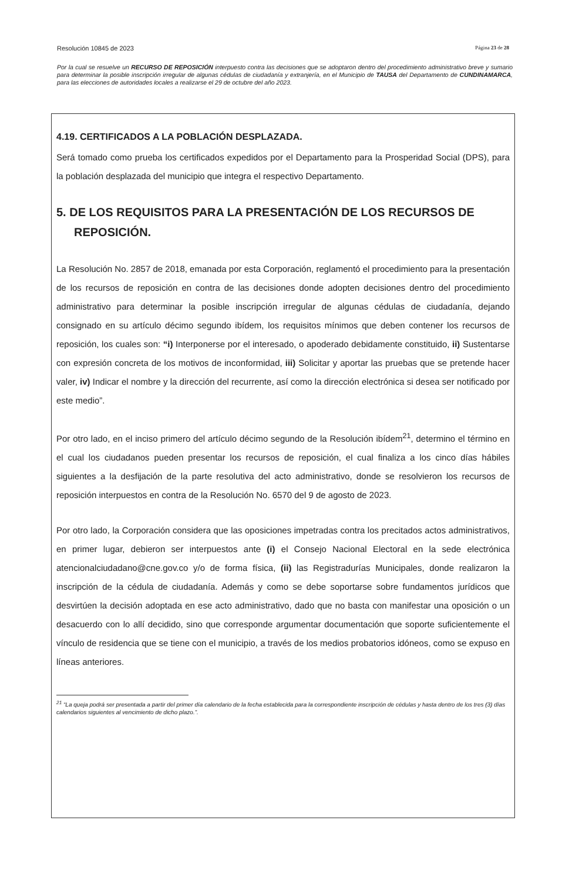Resolución 10845 de 2023 Página 23 de 28
Por la cual se resuelve un RECURSO DE REPOSICIÓN interpuesto contra las decisiones que se adoptaron dentro del procedimiento administrativo breve y sumario para determinar la posible inscripción irregular de algunas cédulas de ciudadanía y extranjería, en el Municipio de TAUSA del Departamento de CUNDINAMARCA, para las elecciones de autoridades locales a realizarse el 29 de octubre del año 2023.
4.19. CERTIFICADOS A LA POBLACIÓN DESPLAZADA.
Será tomado como prueba los certificados expedidos por el Departamento para la Prosperidad Social (DPS), para la población desplazada del municipio que integra el respectivo Departamento.
5. DE LOS REQUISITOS PARA LA PRESENTACIÓN DE LOS RECURSOS DE REPOSICIÓN.
La Resolución No. 2857 de 2018, emanada por esta Corporación, reglamentó el procedimiento para la presentación de los recursos de reposición en contra de las decisiones donde adopten decisiones dentro del procedimiento administrativo para determinar la posible inscripción irregular de algunas cédulas de ciudadanía, dejando consignado en su artículo décimo segundo ibídem, los requisitos mínimos que deben contener los recursos de reposición, los cuales son: “i) Interponerse por el interesado, o apoderado debidamente constituido, ii) Sustentarse con expresión concreta de los motivos de inconformidad, iii) Solicitar y aportar las pruebas que se pretende hacer valer, iv) Indicar el nombre y la dirección del recurrente, así como la dirección electrónica si desea ser notificado por este medio”.
Por otro lado, en el inciso primero del artículo décimo segundo de la Resolución ibídem<sup>21</sup>, determino el término en el cual los ciudadanos pueden presentar los recursos de reposición, el cual finaliza a los cinco días hábiles siguientes a la desfijación de la parte resolutiva del acto administrativo, donde se resolvieron los recursos de reposición interpuestos en contra de la Resolución No. 6570 del 9 de agosto de 2023.
Por otro lado, la Corporación considera que las oposiciones impetradas contra los precitados actos administrativos, en primer lugar, debieron ser interpuestos ante (i) el Consejo Nacional Electoral en la sede electrónica atencionalciudadano@cne.gov.co y/o de forma física, (ii) las Registradurías Municipales, donde realizaron la inscripción de la cédula de ciudadanía. Además y como se debe soportarse sobre fundamentos jurídicos que desvirtúen la decisión adoptada en ese acto administrativo, dado que no basta con manifestar una oposición o un desacuerdo con lo allí decidido, sino que corresponde argumentar documentación que soporte suficientemente el vínculo de residencia que se tiene con el municipio, a través de los medios probatorios idóneos, como se expuso en líneas anteriores.
<sup>21</sup> “La queja podrá ser presentada a partir del primer día calendario de la fecha establecida para la correspondiente inscripción de cédulas y hasta dentro de los tres (3) días calendarios siguientes al vencimiento de dicho plazo.”.